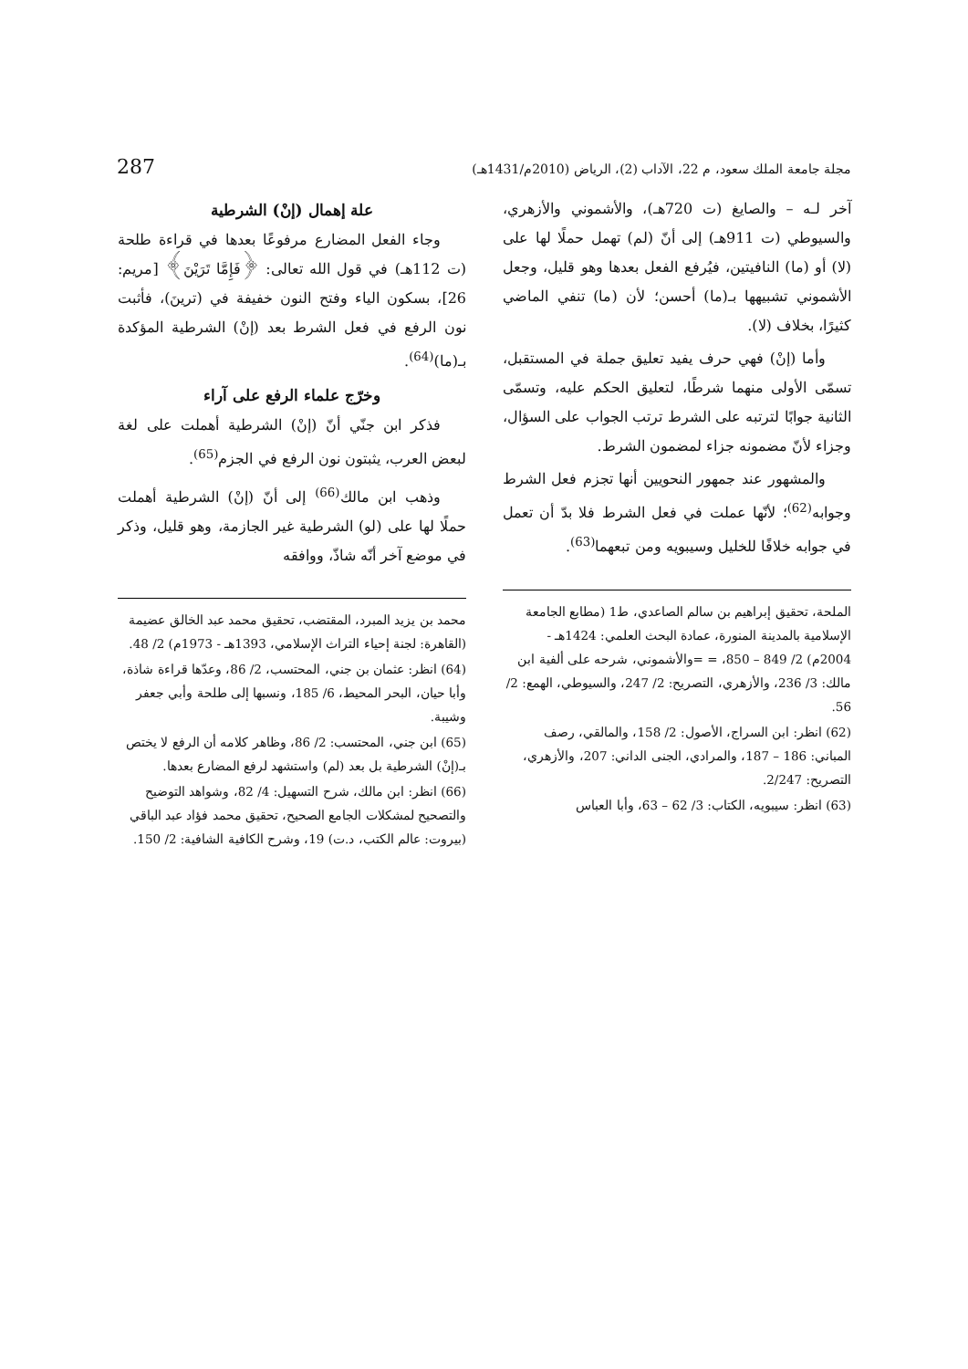مجلة جامعة الملك سعود، م 22، الآداب (2)، الرياض (2010م/1431هـ) 287
آخر لـه – والصايغ (ت 720هـ)، والأشموني والأزهري، والسيوطي (ت 911هـ) إلى أنّ (لم) تهمل حملًا لها على (لا) أو (ما) النافيتين، فيُرفع الفعل بعدها وهو قليل، وجعل الأشموني تشبيهها بـ(ما) أحسن؛ لأن (ما) تنفي الماضي كثيرًا، بخلاف (لا).
وأما (إنْ) فهي حرف يفيد تعليق جملة في المستقبل، تسمّى الأولى منهما شرطًا، لتعليق الحكم عليه، وتسمّى الثانية جوابًا لترتبه على الشرط ترتب الجواب على السؤال، وجزاء لأنّ مضمونه جزاء لمضمون الشرط.
والمشهور عند جمهور النحويين أنها تجزم فعل الشرط وجوابه<sup>(62)</sup>؛ لأنّها عملت في فعل الشرط فلا بدّ أن تعمل في جوابه خلافًا للخليل وسيبويه ومن تبعهما<sup>(63)</sup>.
الملحة، تحقيق إبراهيم بن سالم الصاعدي، ط1 (مطابع الجامعة الإسلامية بالمدينة المنورة، عمادة البحث العلمي: 1424هـ - 2004م) 2/ 849 – 850، = =والأشموني، شرحه على ألفية ابن مالك: 3/ 236، والأزهري، التصريح: 2/ 247، والسيوطي، الهمع: 2/ 56.
(62) انظر: ابن السراج، الأصول: 2/ 158، والمالقي، رصف المباني: 186 – 187، والمرادي، الجنى الداني: 207، والأزهري، التصريح: 2/247.
(63) انظر: سيبويه، الكتاب: 3/ 62 – 63، وأبا العباس
علة إهمال (إنْ) الشرطية
وجاء الفعل المضارع مرفوعًا بعدها في قراءة طلحة (ت 112هـ) في قول الله تعالى: ﴿فَإِمَّا تَرَيْنَ﴾ [مريم: 26]، بسكون الياء وفتح النون خفيفة في (ترينَ)، فأثبت نون الرفع في فعل الشرط بعد (إنْ) الشرطية المؤكدة بـ(ما)<sup>(64)</sup>.
وخرّج علماء الرفع على آراء
فذكر ابن جنّي أنّ (إنْ) الشرطية أهملت على لغة لبعض العرب، يثبتون نون الرفع في الجزم<sup>(65)</sup>.
وذهب ابن مالك<sup>(66)</sup> إلى أنّ (إنْ) الشرطية أهملت حملًا لها على (لو) الشرطية غير الجازمة، وهو قليل، وذكر في موضع آخر أنّه شاذّ، ووافقه
محمد بن يزيد المبرد، المقتضب، تحقيق محمد عبد الخالق عضيمة (القاهرة: لجنة إحياء التراث الإسلامي، 1393هـ - 1973م) 2/ 48.
(64) انظر: عثمان بن جني، المحتسب، 2/ 86، وعدّها قراءة شاذة، وأبا حيان، البحر المحيط، 6/ 185، ونسبها إلى طلحة وأبي جعفر وشيبة.
(65) ابن جني، المحتسب: 2/ 86، وظاهر كلامه أن الرفع لا يختص بـ(إنْ) الشرطية بل بعد (لم) واستشهد لرفع المضارع بعدها.
(66) انظر: ابن مالك، شرح التسهيل: 4/ 82، وشواهد التوضيح والتصحيح لمشكلات الجامع الصحيح، تحقيق محمد فؤاد عبد الباقي (بيروت: عالم الكتب، د.ت) 19، وشرح الكافية الشافية: 2/ 150.